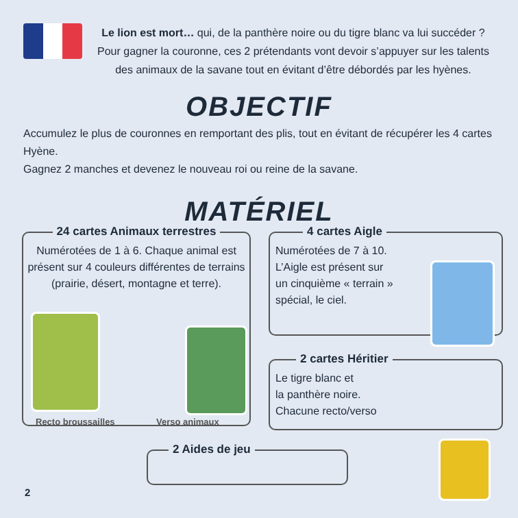Le lion est mort… qui, de la panthère noire ou du tigre blanc va lui succéder ?
Pour gagner la couronne, ces 2 prétendants vont devoir s’appuyer sur les talents
des animaux de la savane tout en évitant d’être débordés par les hyènes.
OBJECTIF
Accumulez le plus de couronnes en remportant des plis, tout en évitant de récupérer les 4 cartes Hyène.
Gagnez 2 manches et devenez le nouveau roi ou reine de la savane.
MATÉRIEL
24 cartes Animaux terrestres
Numérotées de 1 à 6. Chaque animal est présent sur 4 couleurs différentes de terrains (prairie, désert, montagne et terre).
Recto broussailles Verso animaux
4 cartes Aigle
Numérotées de 7 à 10.
L’Aigle est présent sur
un cinquième « terrain »
spécial, le ciel.
2 cartes Héritier
Le tigre blanc et
la panthère noire.
Chacune recto/verso
2 Aides de jeu
2